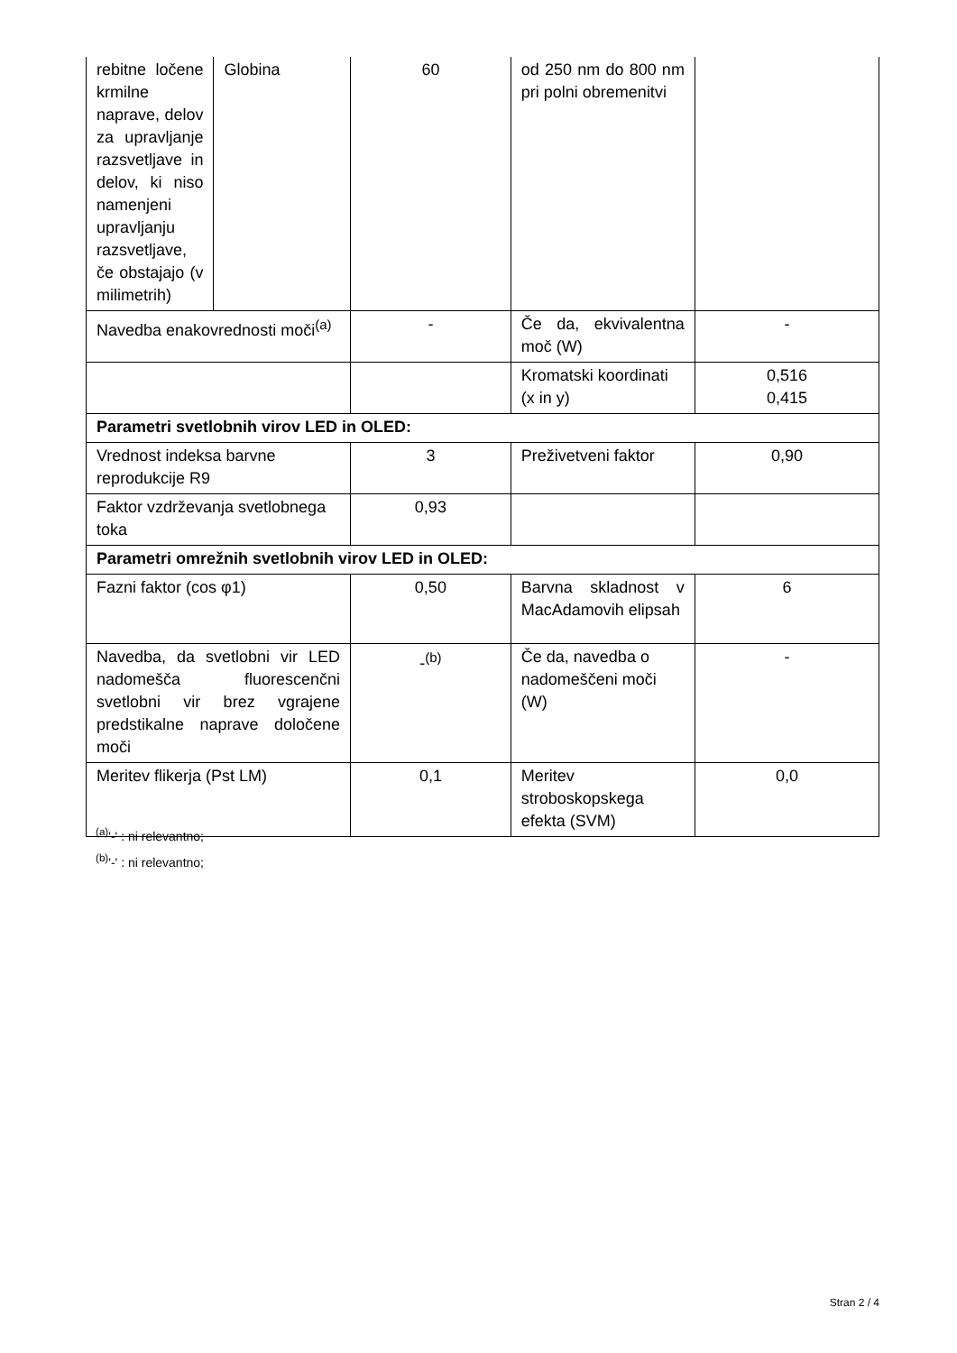| rebitne ločene krmilne naprave, delov za upravljanje razsvetljave in delov, ki niso namenjeni upravljanju razsvetljave, če obstajajo (v milimetrih) | Globina | 60 | od 250 nm do 800 nm pri polni obremenitvi | |
| Navedba enakovrednosti moči<sup>(a)</sup> | | - | Če da, ekvivalentna moč (W) | - |
| | | | Kromatski koordinati (x in y) | 0,516 0,415 |
| Parametri svetlobnih virov LED in OLED: | | | | |
| Vrednost indeksa barvne reprodukcije R9 | | 3 | Preživetveni faktor | 0,90 |
| Faktor vzdrževanja svetlobnega toka | | 0,93 | | |
| Parametri omrežnih svetlobnih virov LED in OLED: | | | | |
| Fazni faktor (cos φ1) | | 0,50 | Barvna skladnost v MacAdamovih elipsah | 6 |
| Navedba, da svetlobni vir LED nadomešča fluorescenčni svetlobni vir brez vgrajene predstikalne naprave določene moči | | -<sup>(b)</sup> | Če da, navedba o nadomeščeni moči (W) | - |
| Meritev flikerja (Pst LM) | | 0,1 | Meritev stroboskopskega efekta (SVM) | 0,0 |
<sup>(a)</sup> '-' : ni relevantno;
<sup>(b)</sup> '-' : ni relevantno;
Stran 2 / 4